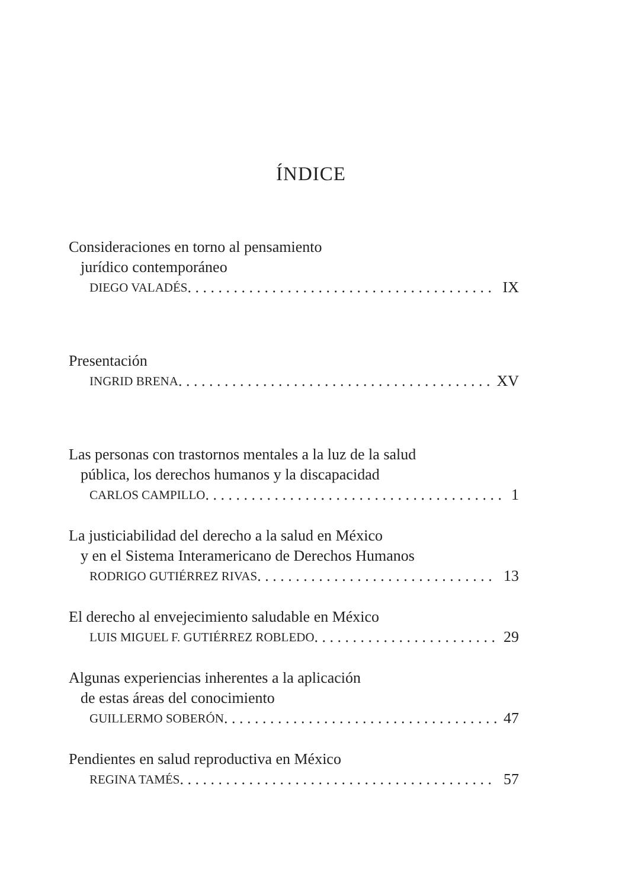ÍNDICE
Consideraciones en torno al pensamiento
jurídico contemporáneo
DIEGO VALADÉS IX
Presentación
INGRID BRENA XV
Las personas con trastornos mentales a la luz de la salud
pública, los derechos humanos y la discapacidad
CARLOS CAMPILLO 1
La justiciabilidad del derecho a la salud en México
y en el Sistema Interamericano de Derechos Humanos
RODRIGO GUTIÉRREZ RIVAS 13
El derecho al envejecimiento saludable en México
LUIS MIGUEL F. GUTIÉRREZ ROBLEDO 29
Algunas experiencias inherentes a la aplicación
de estas áreas del conocimiento
GUILLERMO SOBERÓN 47
Pendientes en salud reproductiva en México
REGINA TAMÉS 57